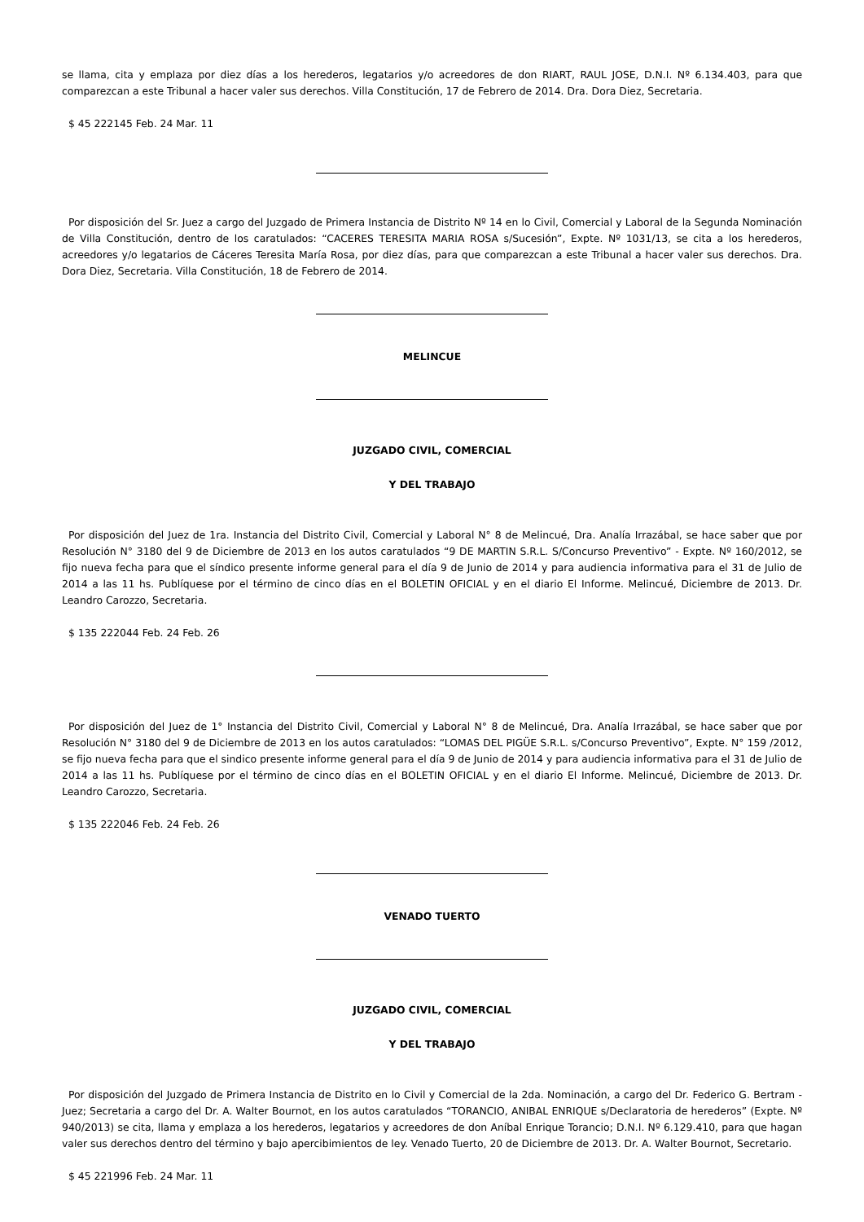se llama, cita y emplaza por diez días a los herederos, legatarios y/o acreedores de don RIART, RAUL JOSE, D.N.I. Nº 6.134.403, para que comparezcan a este Tribunal a hacer valer sus derechos. Villa Constitución, 17 de Febrero de 2014. Dra. Dora Diez, Secretaria.
$ 45 222145 Feb. 24 Mar. 11
Por disposición del Sr. Juez a cargo del Juzgado de Primera Instancia de Distrito Nº 14 en lo Civil, Comercial y Laboral de la Segunda Nominación de Villa Constitución, dentro de los caratulados: “CACERES TERESITA MARIA ROSA s/Sucesión”, Expte. Nº 1031/13, se cita a los herederos, acreedores y/o legatarios de Cáceres Teresita María Rosa, por diez días, para que comparezcan a este Tribunal a hacer valer sus derechos. Dra. Dora Diez, Secretaria. Villa Constitución, 18 de Febrero de 2014.
MELINCUE
JUZGADO CIVIL, COMERCIAL
Y DEL TRABAJO
Por disposición del Juez de 1ra. Instancia del Distrito Civil, Comercial y Laboral N° 8 de Melincué, Dra. Analía Irrazábal, se hace saber que por Resolución N° 3180 del 9 de Diciembre de 2013 en los autos caratulados “9 DE MARTIN S.R.L. S/Concurso Preventivo” - Expte. Nº 160/2012, se fijo nueva fecha para que el síndico presente informe general para el día 9 de Junio de 2014 y para audiencia informativa para el 31 de Julio de 2014 a las 11 hs. Publíquese por el término de cinco días en el BOLETIN OFICIAL y en el diario El Informe. Melincué, Diciembre de 2013. Dr. Leandro Carozzo, Secretaria.
$ 135 222044 Feb. 24 Feb. 26
Por disposición del Juez de 1° Instancia del Distrito Civil, Comercial y Laboral N° 8 de Melincué, Dra. Analía Irrazábal, se hace saber que por Resolución N° 3180 del 9 de Diciembre de 2013 en los autos caratulados: “LOMAS DEL PIGÜE S.R.L. s/Concurso Preventivo”, Expte. N° 159 /2012, se fijo nueva fecha para que el sindico presente informe general para el día 9 de Junio de 2014 y para audiencia informativa para el 31 de Julio de 2014 a las 11 hs. Publíquese por el término de cinco días en el BOLETIN OFICIAL y en el diario El Informe. Melincué, Diciembre de 2013. Dr. Leandro Carozzo, Secretaria.
$ 135 222046 Feb. 24 Feb. 26
VENADO TUERTO
JUZGADO CIVIL, COMERCIAL
Y DEL TRABAJO
Por disposición del Juzgado de Primera Instancia de Distrito en lo Civil y Comercial de la 2da. Nominación, a cargo del Dr. Federico G. Bertram -Juez; Secretaria a cargo del Dr. A. Walter Bournot, en los autos caratulados “TORANCIO, ANIBAL ENRIQUE s/Declaratoria de herederos” (Expte. Nº 940/2013) se cita, llama y emplaza a los herederos, legatarios y acreedores de don Aníbal Enrique Torancio; D.N.I. Nº 6.129.410, para que hagan valer sus derechos dentro del término y bajo apercibimientos de ley. Venado Tuerto, 20 de Diciembre de 2013. Dr. A. Walter Bournot, Secretario.
$ 45 221996 Feb. 24 Mar. 11